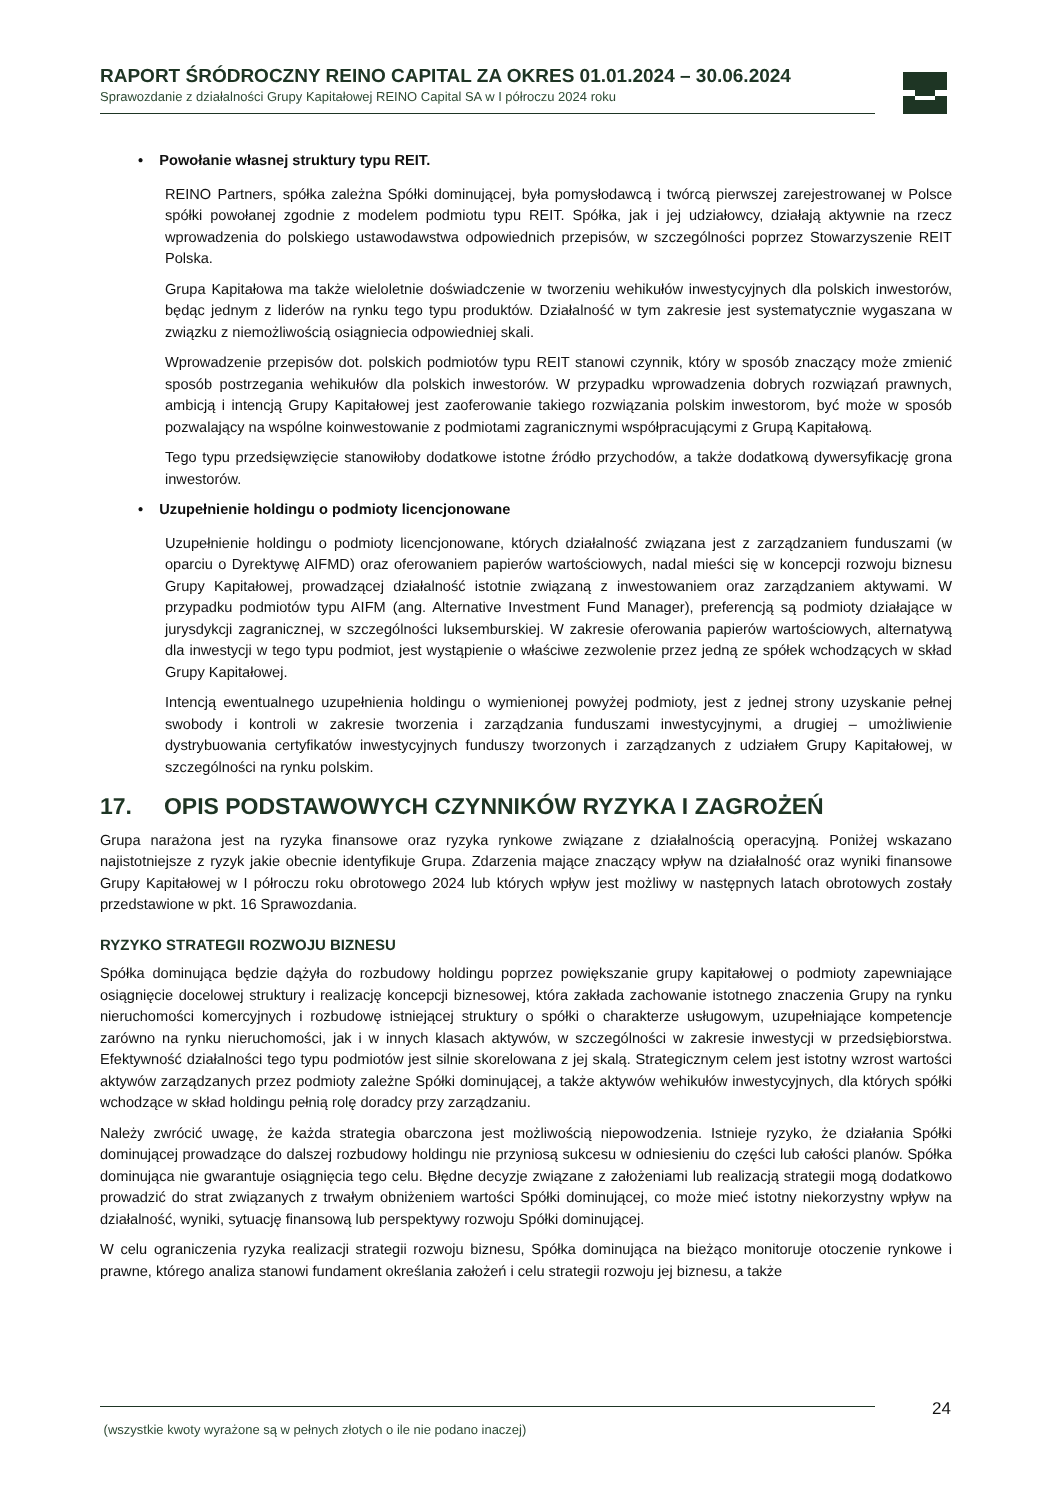RAPORT ŚRÓDROCZNY REINO CAPITAL ZA OKRES 01.01.2024 – 30.06.2024
Sprawozdanie z działalności Grupy Kapitałowej REINO Capital SA w I półroczu 2024 roku
• Powołanie własnej struktury typu REIT.
REINO Partners, spółka zależna Spółki dominującej, była pomysłodawcą i twórcą pierwszej zarejestrowanej w Polsce spółki powołanej zgodnie z modelem podmiotu typu REIT. Spółka, jak i jej udziałowcy, działają aktywnie na rzecz wprowadzenia do polskiego ustawodawstwa odpowiednich przepisów, w szczególności poprzez Stowarzyszenie REIT Polska.
Grupa Kapitałowa ma także wieloletnie doświadczenie w tworzeniu wehikułów inwestycyjnych dla polskich inwestorów, będąc jednym z liderów na rynku tego typu produktów. Działalność w tym zakresie jest systematycznie wygaszana w związku z niemożliwością osiągniecia odpowiedniej skali.
Wprowadzenie przepisów dot. polskich podmiotów typu REIT stanowi czynnik, który w sposób znaczący może zmienić sposób postrzegania wehikułów dla polskich inwestorów. W przypadku wprowadzenia dobrych rozwiązań prawnych, ambicją i intencją Grupy Kapitałowej jest zaoferowanie takiego rozwiązania polskim inwestorom, być może w sposób pozwalający na wspólne koinwestowanie z podmiotami zagranicznymi współpracującymi z Grupą Kapitałową.
Tego typu przedsięwzięcie stanowiłoby dodatkowe istotne źródło przychodów, a także dodatkową dywersyfikację grona inwestorów.
• Uzupełnienie holdingu o podmioty licencjonowane
Uzupełnienie holdingu o podmioty licencjonowane, których działalność związana jest z zarządzaniem funduszami (w oparciu o Dyrektywę AIFMD) oraz oferowaniem papierów wartościowych, nadal mieści się w koncepcji rozwoju biznesu Grupy Kapitałowej, prowadzącej działalność istotnie związaną z inwestowaniem oraz zarządzaniem aktywami. W przypadku podmiotów typu AIFM (ang. Alternative Investment Fund Manager), preferencją są podmioty działające w jurysdykcji zagranicznej, w szczególności luksemburskiej. W zakresie oferowania papierów wartościowych, alternatywą dla inwestycji w tego typu podmiot, jest wystąpienie o właściwe zezwolenie przez jedną ze spółek wchodzących w skład Grupy Kapitałowej.
Intencją ewentualnego uzupełnienia holdingu o wymienionej powyżej podmioty, jest z jednej strony uzyskanie pełnej swobody i kontroli w zakresie tworzenia i zarządzania funduszami inwestycyjnymi, a drugiej – umożliwienie dystrybuowania certyfikatów inwestycyjnych funduszy tworzonych i zarządzanych z udziałem Grupy Kapitałowej, w szczególności na rynku polskim.
17. OPIS PODSTAWOWYCH CZYNNIKÓW RYZYKA I ZAGROŻEŃ
Grupa narażona jest na ryzyka finansowe oraz ryzyka rynkowe związane z działalnością operacyjną. Poniżej wskazano najistotniejsze z ryzyk jakie obecnie identyfikuje Grupa. Zdarzenia mające znaczący wpływ na działalność oraz wyniki finansowe Grupy Kapitałowej w I półroczu roku obrotowego 2024 lub których wpływ jest możliwy w następnych latach obrotowych zostały przedstawione w pkt. 16 Sprawozdania.
RYZYKO STRATEGII ROZWOJU BIZNESU
Spółka dominująca będzie dążyła do rozbudowy holdingu poprzez powiększanie grupy kapitałowej o podmioty zapewniające osiągnięcie docelowej struktury i realizację koncepcji biznesowej, która zakłada zachowanie istotnego znaczenia Grupy na rynku nieruchomości komercyjnych i rozbudowę istniejącej struktury o spółki o charakterze usługowym, uzupełniające kompetencje zarówno na rynku nieruchomości, jak i w innych klasach aktywów, w szczególności w zakresie inwestycji w przedsiębiorstwa. Efektywność działalności tego typu podmiotów jest silnie skorelowana z jej skalą. Strategicznym celem jest istotny wzrost wartości aktywów zarządzanych przez podmioty zależne Spółki dominującej, a także aktywów wehikułów inwestycyjnych, dla których spółki wchodzące w skład holdingu pełnią rolę doradcy przy zarządzaniu.
Należy zwrócić uwagę, że każda strategia obarczona jest możliwością niepowodzenia. Istnieje ryzyko, że działania Spółki dominującej prowadzące do dalszej rozbudowy holdingu nie przyniosą sukcesu w odniesieniu do części lub całości planów. Spółka dominująca nie gwarantuje osiągnięcia tego celu. Błędne decyzje związane z założeniami lub realizacją strategii mogą dodatkowo prowadzić do strat związanych z trwałym obniżeniem wartości Spółki dominującej, co może mieć istotny niekorzystny wpływ na działalność, wyniki, sytuację finansową lub perspektywy rozwoju Spółki dominującej.
W celu ograniczenia ryzyka realizacji strategii rozwoju biznesu, Spółka dominująca na bieżąco monitoruje otoczenie rynkowe i prawne, którego analiza stanowi fundament określania założeń i celu strategii rozwoju jej biznesu, a także
(wszystkie kwoty wyrażone są w pełnych złotych o ile nie podano inaczej) 24